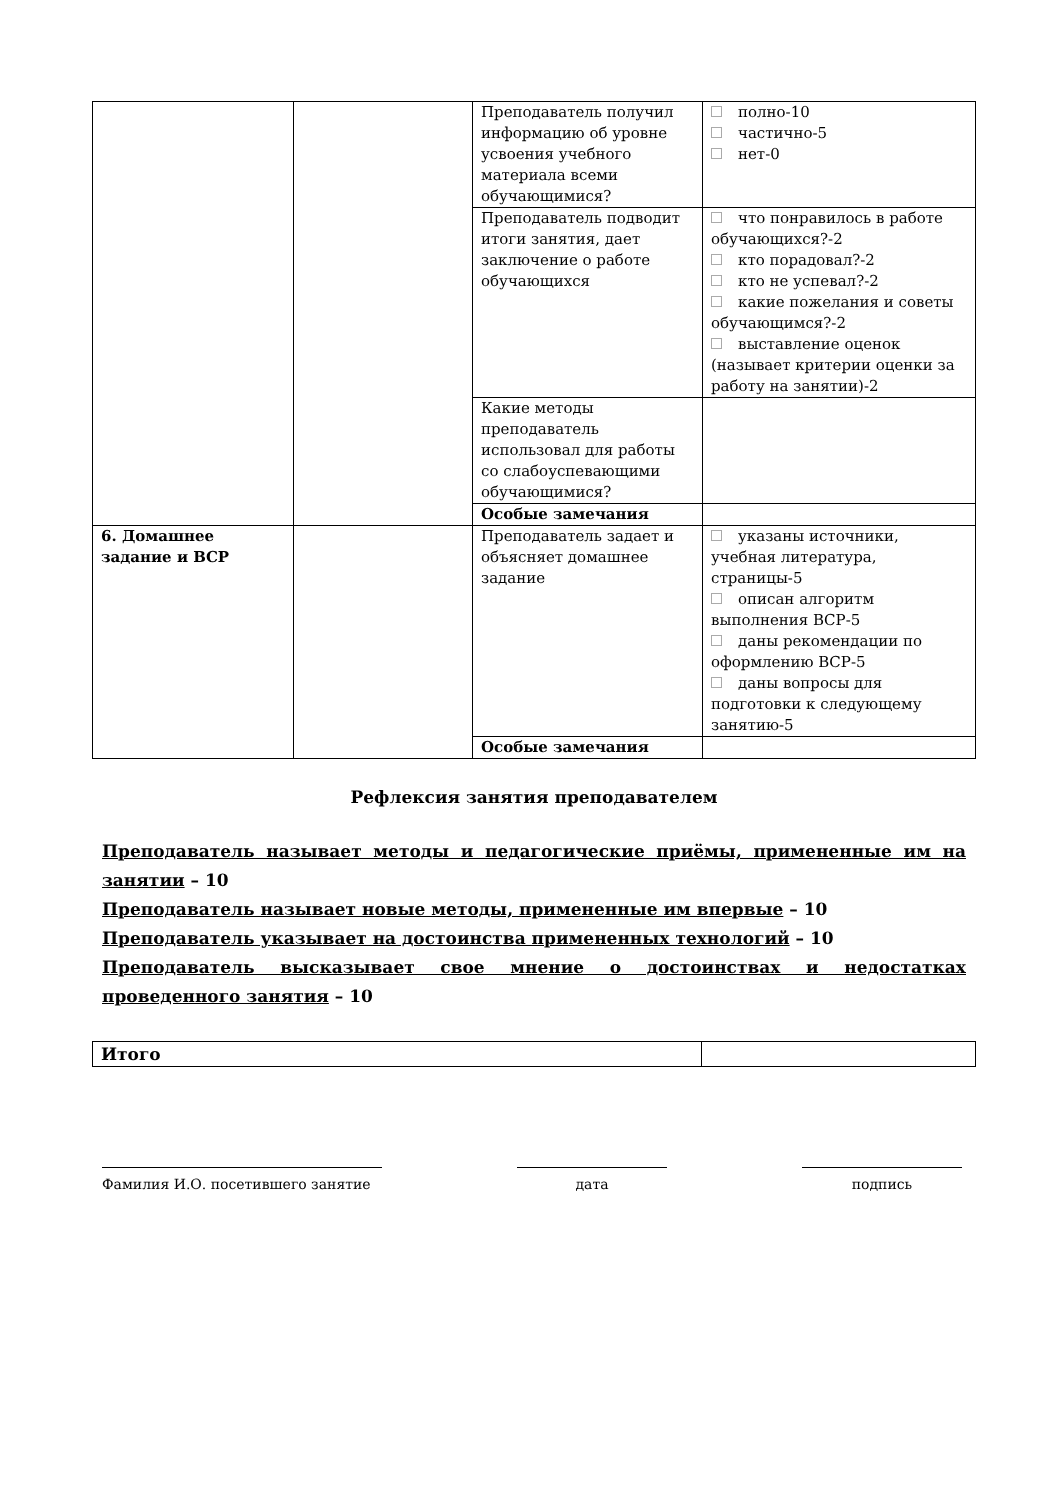| | | Преподаватель получил информацию об уровне усвоения учебного материала всеми обучающимися? | полно-10 частично-5 нет-0 |
| | | Преподаватель подводит итоги занятия, дает заключение о работе обучающихся | что понравилось в работе обучающихся?-2 кто порадовал?-2 кто не успевал?-2 какие пожелания и советы обучающимся?-2 выставление оценок (называет критерии оценки за работу на занятии)-2 |
| | | Какие методы преподаватель использовал для работы со слабоуспевающими обучающимися? | |
| | | Особые замечания | |
| 6. Домашнее задание и ВСР | | Преподаватель задает и объясняет домашнее задание | указаны источники, учебная литература, страницы-5 описан алгоритм выполнения ВСР-5 даны рекомендации по оформлению ВСР-5 даны вопросы для подготовки к следующему занятию-5 |
| | | Особые замечания | |
Рефлексия занятия преподавателем
Преподаватель называет методы и педагогические приёмы, примененные им на занятии – 10
Преподаватель называет новые методы, примененные им впервые – 10
Преподаватель указывает на достоинства примененных технологий – 10
Преподаватель высказывает свое мнение о достоинствах и недостатках проведенного занятия – 10
| Итого | |
Фамилия И.О. посетившего занятие дата подпись